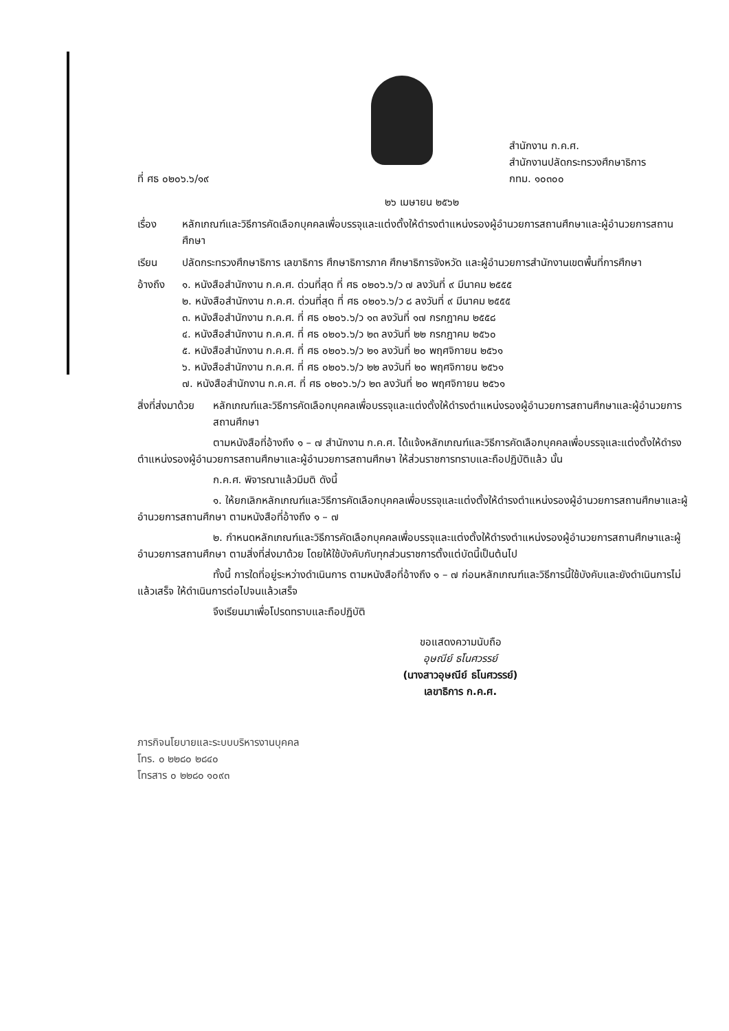ที่ ศธ ๐๒๐๖.๖/๑๙
สำนักงาน ก.ค.ศ.
สำนักงานปลัดกระทรวงศึกษาธิการ
กทม. ๑๐๓๐๐
๒๖ เมษายน ๒๕๖๒
เรื่อง หลักเกณฑ์และวิธีการคัดเลือกบุคคลเพื่อบรรจุและแต่งตั้งให้ดำรงตำแหน่งรองผู้อำนวยการสถานศึกษาและผู้อำนวยการสถานศึกษา
เรียน ปลัดกระทรวงศึกษาธิการ เลขาธิการ ศึกษาธิการภาค ศึกษาธิการจังหวัด และผู้อำนวยการสำนักงานเขตพื้นที่การศึกษา
อ้างถึง ๑. หนังสือสำนักงาน ก.ค.ศ. ด่วนที่สุด ที่ ศธ ๐๒๐๖.๖/ว ๗ ลงวันที่ ๙ มีนาคม ๒๕๕๕
๒. หนังสือสำนักงาน ก.ค.ศ. ด่วนที่สุด ที่ ศธ ๐๒๐๖.๖/ว ๘ ลงวันที่ ๙ มีนาคม ๒๕๕๕
๓. หนังสือสำนักงาน ก.ค.ศ. ที่ ศธ ๐๒๐๖.๖/ว ๑๓ ลงวันที่ ๑๗ กรกฎาคม ๒๕๕๘
๔. หนังสือสำนักงาน ก.ค.ศ. ที่ ศธ ๐๒๐๖.๖/ว ๒๓ ลงวันที่ ๒๒ กรกฎาคม ๒๕๖๐
๕. หนังสือสำนักงาน ก.ค.ศ. ที่ ศธ ๐๒๐๖.๖/ว ๒๑ ลงวันที่ ๒๐ พฤศจิกายน ๒๕๖๑
๖. หนังสือสำนักงาน ก.ค.ศ. ที่ ศธ ๐๒๐๖.๖/ว ๒๒ ลงวันที่ ๒๐ พฤศจิกายน ๒๕๖๑
๗. หนังสือสำนักงาน ก.ค.ศ. ที่ ศธ ๐๒๐๖.๖/ว ๒๓ ลงวันที่ ๒๐ พฤศจิกายน ๒๕๖๑
สิ่งที่ส่งมาด้วย
หลักเกณฑ์และวิธีการคัดเลือกบุคคลเพื่อบรรจุและแต่งตั้งให้ดำรงตำแหน่งรองผู้อำนวยการสถานศึกษาและผู้อำนวยการสถานศึกษา
ตามหนังสือที่อ้างถึง ๑ – ๗ สำนักงาน ก.ค.ศ. ได้แจ้งหลักเกณฑ์และวิธีการคัดเลือกบุคคลเพื่อบรรจุและแต่งตั้งให้ดำรงตำแหน่งรองผู้อำนวยการสถานศึกษาและผู้อำนวยการสถานศึกษา ให้ส่วนราชการทราบและถือปฏิบัติแล้ว นั้น
ก.ค.ศ. พิจารณาแล้วมีมติ ดังนี้
๑. ให้ยกเลิกหลักเกณฑ์และวิธีการคัดเลือกบุคคลเพื่อบรรจุและแต่งตั้งให้ดำรงตำแหน่งรองผู้อำนวยการสถานศึกษาและผู้อำนวยการสถานศึกษา ตามหนังสือที่อ้างถึง ๑ – ๗
๒. กำหนดหลักเกณฑ์และวิธีการคัดเลือกบุคคลเพื่อบรรจุและแต่งตั้งให้ดำรงตำแหน่งรองผู้อำนวยการสถานศึกษาและผู้อำนวยการสถานศึกษา ตามสิ่งที่ส่งมาด้วย โดยให้ใช้บังคับกับทุกส่วนราชการตั้งแต่บัดนี้เป็นต้นไป
ทั้งนี้ การใดที่อยู่ระหว่างดำเนินการ ตามหนังสือที่อ้างถึง ๑ – ๗ ก่อนหลักเกณฑ์และวิธีการนี้ใช้บังคับและยังดำเนินการไม่แล้วเสร็จ ให้ดำเนินการต่อไปจนแล้วเสร็จ
จึงเรียนมาเพื่อโปรดทราบและถือปฏิบัติ
ขอแสดงความนับถือ
อุษณีย์ ธโนศวรรย์
(นางสาวอุษณีย์ ธโนศวรรย์)
เลขาธิการ ก.ค.ศ.
ภารกิจนโยบายและระบบบริหารงานบุคคล
โทร. ๐ ๒๒๘๐ ๒๘๔๐
โทรสาร ๐ ๒๒๘๐ ๑๐๙๓